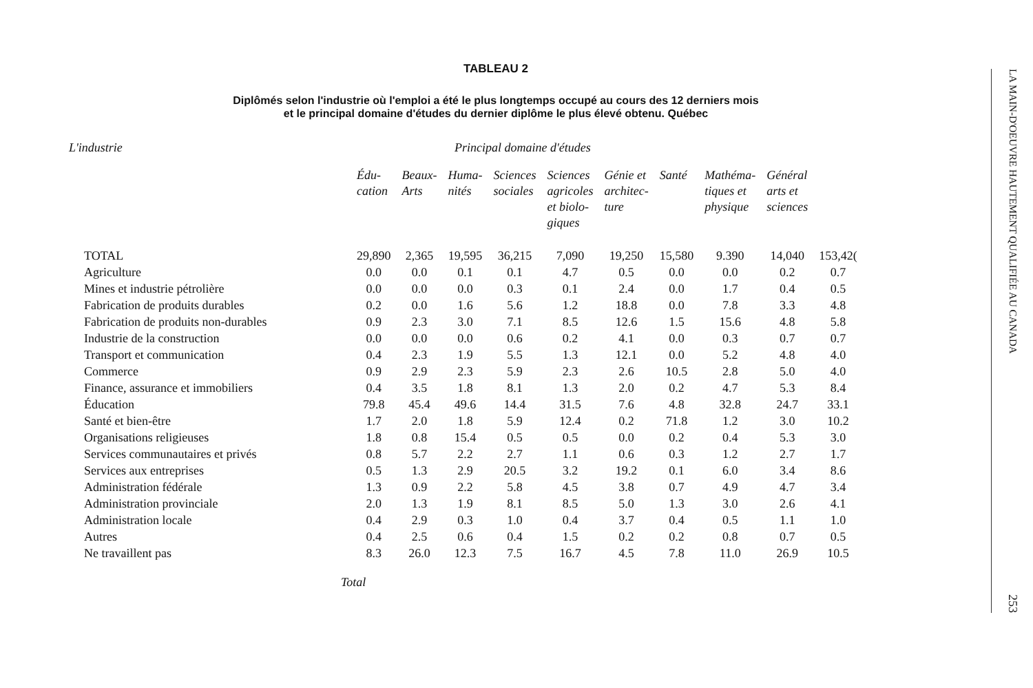TABLEAU 2
Diplômés selon l'industrie où l'emploi a été le plus longtemps occupé au cours des 12 derniers mois
et le principal domaine d'études du dernier diplôme le plus élevé obtenu. Québec
L'industrie Principal domaine d'études
| | Édu- cation | Beaux- Arts | Huma- nités | Sciences sociales | Sciences agricoles et biolo- giques | Génie et architec- ture | Santé | Mathéma- tiques et physique | Général arts et sciences | |
| --- | --- | --- | --- | --- | --- | --- | --- | --- | --- | --- |
| TOTAL | 29,890 | 2,365 | 19,595 | 36,215 | 7,090 | 19,250 | 15,580 | 9.390 | 14,040 | 153,42( |
| Agriculture | 0.0 | 0.0 | 0.1 | 0.1 | 4.7 | 0.5 | 0.0 | 0.0 | 0.2 | 0.7 |
| Mines et industrie pétrolière | 0.0 | 0.0 | 0.0 | 0.3 | 0.1 | 2.4 | 0.0 | 1.7 | 0.4 | 0.5 |
| Fabrication de produits durables | 0.2 | 0.0 | 1.6 | 5.6 | 1.2 | 18.8 | 0.0 | 7.8 | 3.3 | 4.8 |
| Fabrication de produits non-durables | 0.9 | 2.3 | 3.0 | 7.1 | 8.5 | 12.6 | 1.5 | 15.6 | 4.8 | 5.8 |
| Industrie de la construction | 0.0 | 0.0 | 0.0 | 0.6 | 0.2 | 4.1 | 0.0 | 0.3 | 0.7 | 0.7 |
| Transport et communication | 0.4 | 2.3 | 1.9 | 5.5 | 1.3 | 12.1 | 0.0 | 5.2 | 4.8 | 4.0 |
| Commerce | 0.9 | 2.9 | 2.3 | 5.9 | 2.3 | 2.6 | 10.5 | 2.8 | 5.0 | 4.0 |
| Finance, assurance et immobiliers | 0.4 | 3.5 | 1.8 | 8.1 | 1.3 | 2.0 | 0.2 | 4.7 | 5.3 | 8.4 |
| Éducation | 79.8 | 45.4 | 49.6 | 14.4 | 31.5 | 7.6 | 4.8 | 32.8 | 24.7 | 33.1 |
| Santé et bien-être | 1.7 | 2.0 | 1.8 | 5.9 | 12.4 | 0.2 | 71.8 | 1.2 | 3.0 | 10.2 |
| Organisations religieuses | 1.8 | 0.8 | 15.4 | 0.5 | 0.5 | 0.0 | 0.2 | 0.4 | 5.3 | 3.0 |
| Services communautaires et privés | 0.8 | 5.7 | 2.2 | 2.7 | 1.1 | 0.6 | 0.3 | 1.2 | 2.7 | 1.7 |
| Services aux entreprises | 0.5 | 1.3 | 2.9 | 20.5 | 3.2 | 19.2 | 0.1 | 6.0 | 3.4 | 8.6 |
| Administration fédérale | 1.3 | 0.9 | 2.2 | 5.8 | 4.5 | 3.8 | 0.7 | 4.9 | 4.7 | 3.4 |
| Administration provinciale | 2.0 | 1.3 | 1.9 | 8.1 | 8.5 | 5.0 | 1.3 | 3.0 | 2.6 | 4.1 |
| Administration locale | 0.4 | 2.9 | 0.3 | 1.0 | 0.4 | 3.7 | 0.4 | 0.5 | 1.1 | 1.0 |
| Autres | 0.4 | 2.5 | 0.6 | 0.4 | 1.5 | 0.2 | 0.2 | 0.8 | 0.7 | 0.5 |
| Ne travaillent pas | 8.3 | 26.0 | 12.3 | 7.5 | 16.7 | 4.5 | 7.8 | 11.0 | 26.9 | 10.5 |
Total
LA MAIN-D'OEUVRE HAUTEMENT QUALIFIÉE AU CANADA
253